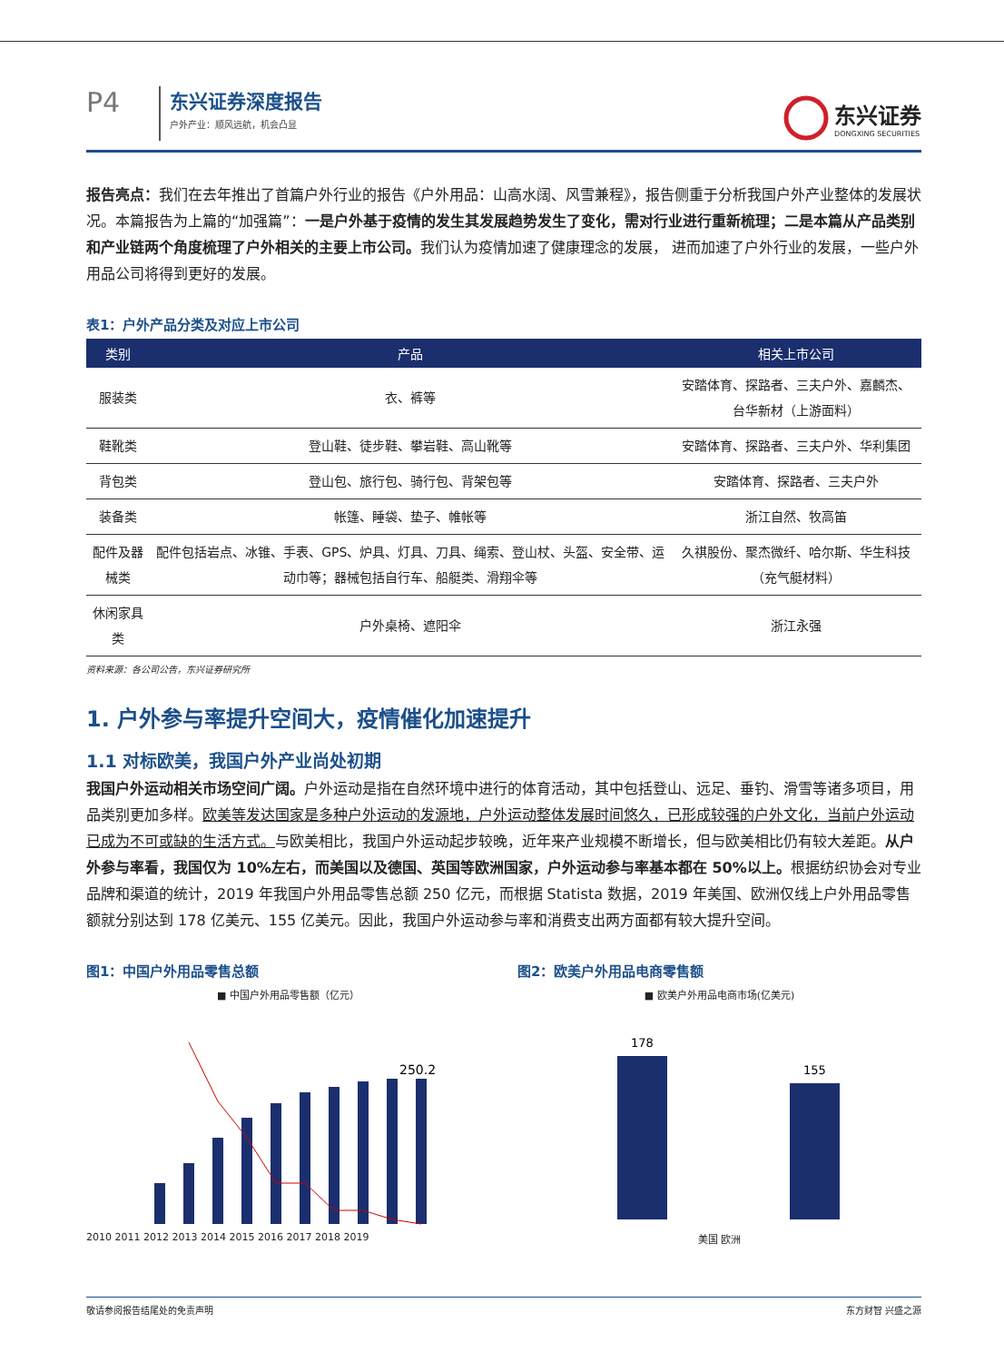P4
东兴证券深度报告
户外产业：顺风远航，机会凸显
东兴证券
DONGXING SECURITIES
报告亮点：我们在去年推出了首篇户外行业的报告《户外用品：山高水阔、风雪兼程》，报告侧重于分析我国户外产业整体的发展状况。本篇报告为上篇的“加强篇”：一是户外基于疫情的发生其发展趋势发生了变化，需对行业进行重新梳理；二是本篇从产品类别和产业链两个角度梳理了户外相关的主要上市公司。我们认为疫情加速了健康理念的发展， 进而加速了户外行业的发展，一些户外用品公司将得到更好的发展。
表1：户外产品分类及对应上市公司
| 类别 | 产品 | 相关上市公司 |
| --- | --- | --- |
| 服装类 | 衣、裤等 | 安踏体育、探路者、三夫户外、嘉麟杰、台华新材（上游面料） |
| 鞋靴类 | 登山鞋、徒步鞋、攀岩鞋、高山靴等 | 安踏体育、探路者、三夫户外、华利集团 |
| 背包类 | 登山包、旅行包、骑行包、背架包等 | 安踏体育、探路者、三夫户外 |
| 装备类 | 帐篷、睡袋、垫子、帷帐等 | 浙江自然、牧高笛 |
| 配件及器械类 | 配件包括岩点、冰锥、手表、GPS、炉具、灯具、刀具、绳索、登山杖、头盔、安全带、运动巾等；器械包括自行车、船艇类、滑翔伞等 | 久祺股份、聚杰微纤、哈尔斯、华生科技（充气艇材料） |
| 休闲家具类 | 户外桌椅、遮阳伞 | 浙江永强 |
资料来源：各公司公告，东兴证券研究所
1. 户外参与率提升空间大，疫情催化加速提升
1.1 对标欧美，我国户外产业尚处初期
我国户外运动相关市场空间广阔。户外运动是指在自然环境中进行的体育活动，其中包括登山、远足、垂钓、滑雪等诸多项目，用品类别更加多样。欧美等发达国家是多种户外运动的发源地，户外运动整体发展时间悠久，已形成较强的户外文化，当前户外运动已成为不可或缺的生活方式。与欧美相比，我国户外运动起步较晚，近年来产业规模不断增长，但与欧美相比仍有较大差距。从户外参与率看，我国仅为 10%左右，而美国以及德国、英国等欧洲国家，户外运动参与率基本都在 50%以上。根据纺织协会对专业品牌和渠道的统计，2019 年我国户外用品零售总额 250 亿元，而根据 Statista 数据，2019 年美国、欧洲仅线上户外用品零售额就分别达到 178 亿美元、155 亿美元。因此，我国户外运动参与率和消费支出两方面都有较大提升空间。
图1：中国户外用品零售总额
■ 中国户外用品零售额（亿元）
250.2
2010 2011 2012 2013 2014 2015 2016 2017 2018 2019
图2：欧美户外用品电商零售额
■ 欧美户外用品电商市场(亿美元)
178
155
美国 欧洲
敬请参阅报告结尾处的免责声明 东方财智 兴盛之源